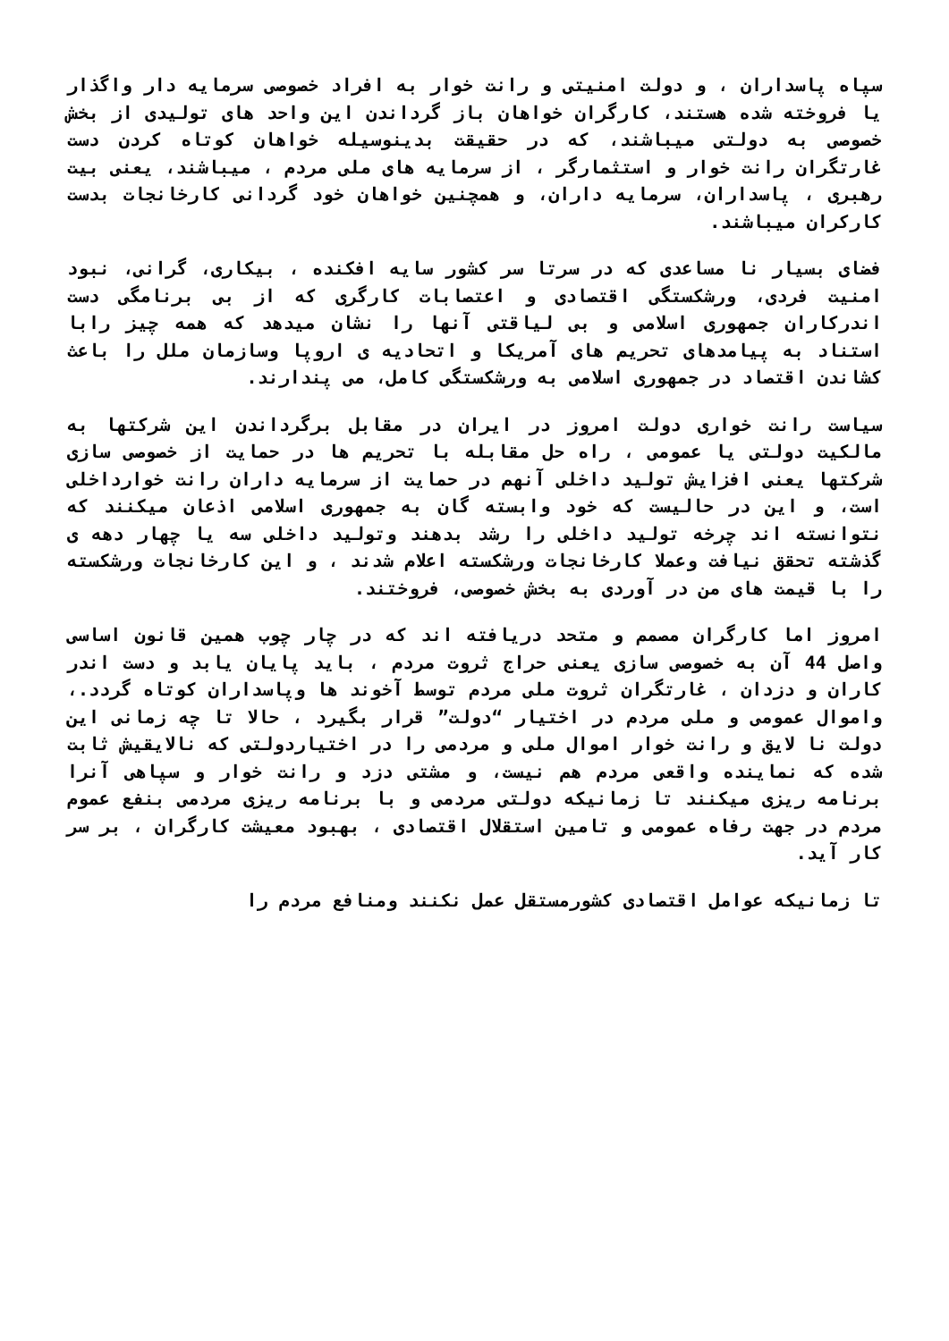سپاه پاسداران ، و دولت امنیتی و رانت خوار به افراد خصوصی سرمایه دار واگذار یا فروخته شده هستند، کارگران خواهان باز گرداندن این واحد های تولیدی از بخش خصوصی به دولتی میباشند، که در حقیقت بدینوسیله خواهان کوتاه کردن دست غارتگران رانت خوار و استثمارگر ، از سرمایه های ملی مردم ، میباشند، یعنی بیت رهبری ، پاسداران، سرمایه داران، و همچنین خواهان خود گردانی کارخانجات بدست کارکران میباشند.
فضای بسیار نا مساعدی که در سرتا سر کشور سایه افکنده ، بیکاری، گرانی، نبود امنیت فردی، ورشکستگی اقتصادی و اعتصابات کارگری که از بی برنامگی دست اندرکاران جمهوری اسلامی و بی لیاقتی آنها را نشان میدهد که همه چیز رابا استناد به پیامدهای تحریم های آمریکا و اتحادیه ی اروپا وسازمان ملل را باعث کشاندن اقتصاد در جمهوری اسلامی به ورشکستگی کامل، می پندارند.
سیاست رانت خواری دولت امروز در ایران در مقابل برگرداندن این شرکتها به مالکیت دولتی یا عمومی ، راه حل مقابله با تحریم ها در حمایت از خصوصی سازی شرکتها یعنی افزایش تولید داخلی آنهم در حمایت از سرمایه داران رانت خوارداخلی است، و این در حالیست که خود وابسته گان به جمهوری اسلامی اذعان میکنند که نتوانسته اند چرخه تولید داخلی را رشد بدهند وتولید داخلی سه یا چهار دهه ی گذشته تحقق نیافت وعملا کارخانجات ورشکسته اعلام شدند ، و این کارخانجات ورشکسته را با قیمت های من در آوردی به بخش خصوصی، فروختند.
امروز اما کارگران مصمم و متحد دریافته اند که در چار چوب همین قانون اساسی واصل 44 آن به خصوصی سازی یعنی حراج ثروت مردم ، باید پایان یابد و دست اندر کاران و دزدان ، غارتگران ثروت ملی مردم توسط آخوند ها وپاسداران کوتاه گردد.، واموال عمومی و ملی مردم در اختیار “دولت” قرار بگیرد ، حالا تا چه زمانی این دولت نا لایق و رانت خوار اموال ملی و مردمی را در اختیاردولتی که نالایقیش ثابت شده که نماینده واقعی مردم هم نیست، و مشتی دزد و رانت خوار و سپاهی آنرا برنامه ریزی میکنند تا زمانیکه دولتی مردمی و با برنامه ریزی مردمی بنفع عموم مردم در جهت رفاه عمومی و تامین استقلال اقتصادی ، بهبود معیشت کارگران ، بر سر کار آید.
تا زمانیکه عوامل اقتصادی کشورمستقل عمل نکنند ومنافع مردم را